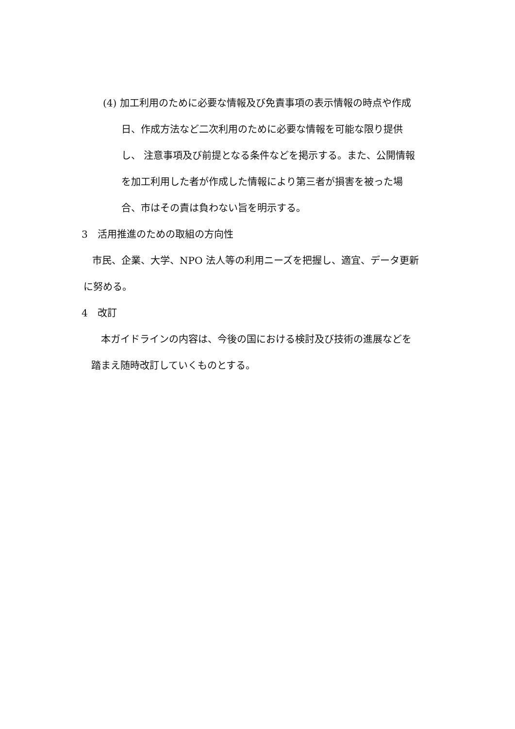(4) 加工利用のために必要な情報及び免責事項の表示情報の時点や作成
日、作成方法など二次利用のために必要な情報を可能な限り提供
し、 注意事項及び前提となる条件などを掲示する。また、公開情報
を加工利用した者が作成した情報により第三者が損害を被った場
合、市はその責は負わない旨を明示する。
3　活用推進のための取組の方向性
市民、企業、大学、NPO 法人等の利用ニーズを把握し、適宜、データ更新
に努める。
4　改訂
本ガイドラインの内容は、今後の国における検討及び技術の進展などを
踏まえ随時改訂していくものとする。